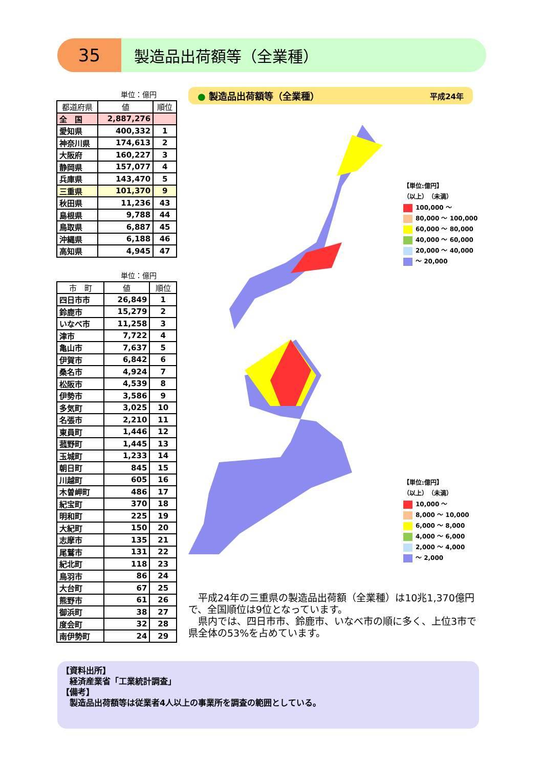35
製造品出荷額等（全業種）
単位：億円
| 都道府県 | 値 | 順位 |
| --- | --- | --- |
| 全 国 | 2,887,276 | |
| 愛知県 | 400,332 | 1 |
| 神奈川県 | 174,613 | 2 |
| 大阪府 | 160,227 | 3 |
| 静岡県 | 157,077 | 4 |
| 兵庫県 | 143,470 | 5 |
| 三重県 | 101,370 | 9 |
| 秋田県 | 11,236 | 43 |
| 島根県 | 9,788 | 44 |
| 鳥取県 | 6,887 | 45 |
| 沖縄県 | 6,188 | 46 |
| 高知県 | 4,945 | 47 |
単位：億円
| 市 町 | 値 | 順位 |
| --- | --- | --- |
| 四日市市 | 26,849 | 1 |
| 鈴鹿市 | 15,279 | 2 |
| いなべ市 | 11,258 | 3 |
| 津市 | 7,722 | 4 |
| 亀山市 | 7,637 | 5 |
| 伊賀市 | 6,842 | 6 |
| 桑名市 | 4,924 | 7 |
| 松阪市 | 4,539 | 8 |
| 伊勢市 | 3,586 | 9 |
| 多気町 | 3,025 | 10 |
| 名張市 | 2,210 | 11 |
| 東員町 | 1,446 | 12 |
| 菰野町 | 1,445 | 13 |
| 玉城町 | 1,233 | 14 |
| 朝日町 | 845 | 15 |
| 川越町 | 605 | 16 |
| 木曽岬町 | 486 | 17 |
| 紀宝町 | 370 | 18 |
| 明和町 | 225 | 19 |
| 大紀町 | 150 | 20 |
| 志摩市 | 135 | 21 |
| 尾鷲市 | 131 | 22 |
| 紀北町 | 118 | 23 |
| 鳥羽市 | 86 | 24 |
| 大台町 | 67 | 25 |
| 熊野市 | 61 | 26 |
| 御浜町 | 38 | 27 |
| 度会町 | 32 | 28 |
| 南伊勢町 | 24 | 29 |
● 製造品出荷額等（全業種） 平成24年
【単位:億円】
（以上）　（未満）
100,000 ～
80,000 ～ 100,000
60,000 ～ 80,000
40,000 ～ 60,000
20,000 ～ 40,000
～ 20,000
【単位:億円】
（以上）　（未満）
10,000 ～
8,000 ～ 10,000
6,000 ～ 8,000
4,000 ～ 6,000
2,000 ～ 4,000
～ 2,000
　平成24年の三重県の製造品出荷額（全業種）は10兆1,370億円で、全国順位は9位となっています。
　県内では、四日市市、鈴鹿市、いなべ市の順に多く、上位3市で県全体の53%を占めています。
【資料出所】
　経済産業省「工業統計調査」
【備考】
　製造品出荷額等は従業者4人以上の事業所を調査の範囲としている。